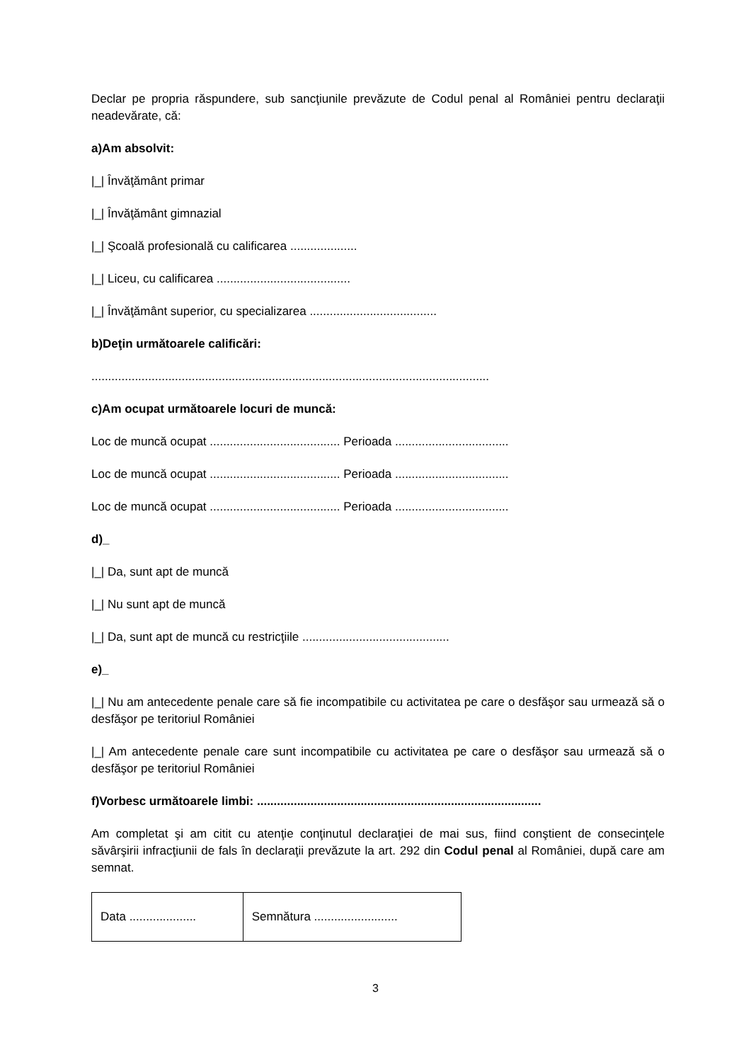Declar pe propria răspundere, sub sancţiunile prevăzute de Codul penal al României pentru declaraţii neadevărate, că:
a)Am absolvit:
|_| Învăţământ primar
|_| Învăţământ gimnazial
|_| Şcoală profesională cu calificarea ....................
|_| Liceu, cu calificarea ........................................
|_| Învăţământ superior, cu specializarea ......................................
b)Deţin următoarele calificări:
.......................................................................................................................
c)Am ocupat următoarele locuri de muncă:
Loc de muncă ocupat ....................................... Perioada ..................................
Loc de muncă ocupat ....................................... Perioada ..................................
Loc de muncă ocupat ....................................... Perioada ..................................
d)_
|_| Da, sunt apt de muncă
|_| Nu sunt apt de muncă
|_| Da, sunt apt de muncă cu restricţiile ............................................
e)_
|_| Nu am antecedente penale care să fie incompatibile cu activitatea pe care o desfăşor sau urmează să o desfăşor pe teritoriul României
|_| Am antecedente penale care sunt incompatibile cu activitatea pe care o desfăşor sau urmează să o desfăşor pe teritoriul României
f)Vorbesc următoarele limbi: .....................................................................................
Am completat şi am citit cu atenţie conţinutul declaraţiei de mai sus, fiind conştient de consecinţele săvârşirii infracţiunii de fals în declaraţii prevăzute la art. 292 din Codul penal al României, după care am semnat.
| Data .................... | Semnătura ......................... |
3